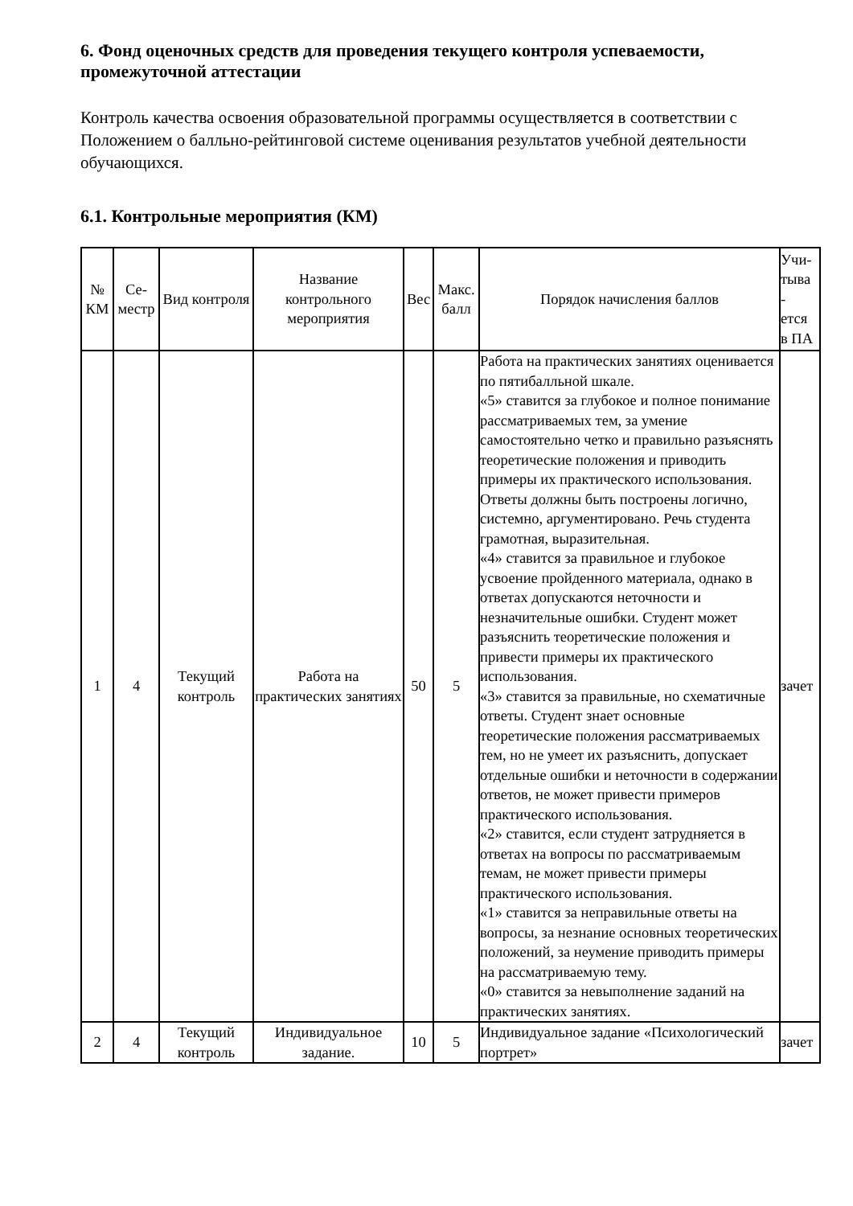6. Фонд оценочных средств для проведения текущего контроля успеваемости, промежуточной аттестации
Контроль качества освоения образовательной программы осуществляется в соответствии с Положением о балльно-рейтинговой системе оценивания результатов учебной деятельности обучающихся.
6.1. Контрольные мероприятия (КМ)
| № КМ | Се- местр | Вид контроля | Название контрольного мероприятия | Вес | Макс. балл | Порядок начисления баллов | Учи- тыва - ется в ПА |
| --- | --- | --- | --- | --- | --- | --- | --- |
| 1 | 4 | Текущий контроль | Работа на практических занятиях | 50 | 5 | Работа на практических занятиях оценивается по пятибалльной шкале. «5» ставится за глубокое и полное понимание рассматриваемых тем, за умение самостоятельно четко и правильно разъяснять теоретические положения и приводить примеры их практического использования. Ответы должны быть построены логично, системно, аргументировано. Речь студента грамотная, выразительная. «4» ставится за правильное и глубокое усвоение пройденного материала, однако в ответах допускаются неточности и незначительные ошибки. Студент может разъяснить теоретические положения и привести примеры их практического использования. «3» ставится за правильные, но схематичные ответы. Студент знает основные теоретические положения рассматриваемых тем, но не умеет их разъяснить, допускает отдельные ошибки и неточности в содержании ответов, не может привести примеров практического использования. «2» ставится, если студент затрудняется в ответах на вопросы по рассматриваемым темам, не может привести примеры практического использования. «1» ставится за неправильные ответы на вопросы, за незнание основных теоретических положений, за неумение приводить примеры на рассматриваемую тему. «0» ставится за невыполнение заданий на практических занятиях. | зачет |
| 2 | 4 | Текущий контроль | Индивидуальное задание. | 10 | 5 | Индивидуальное задание «Психологический портрет» | зачет |